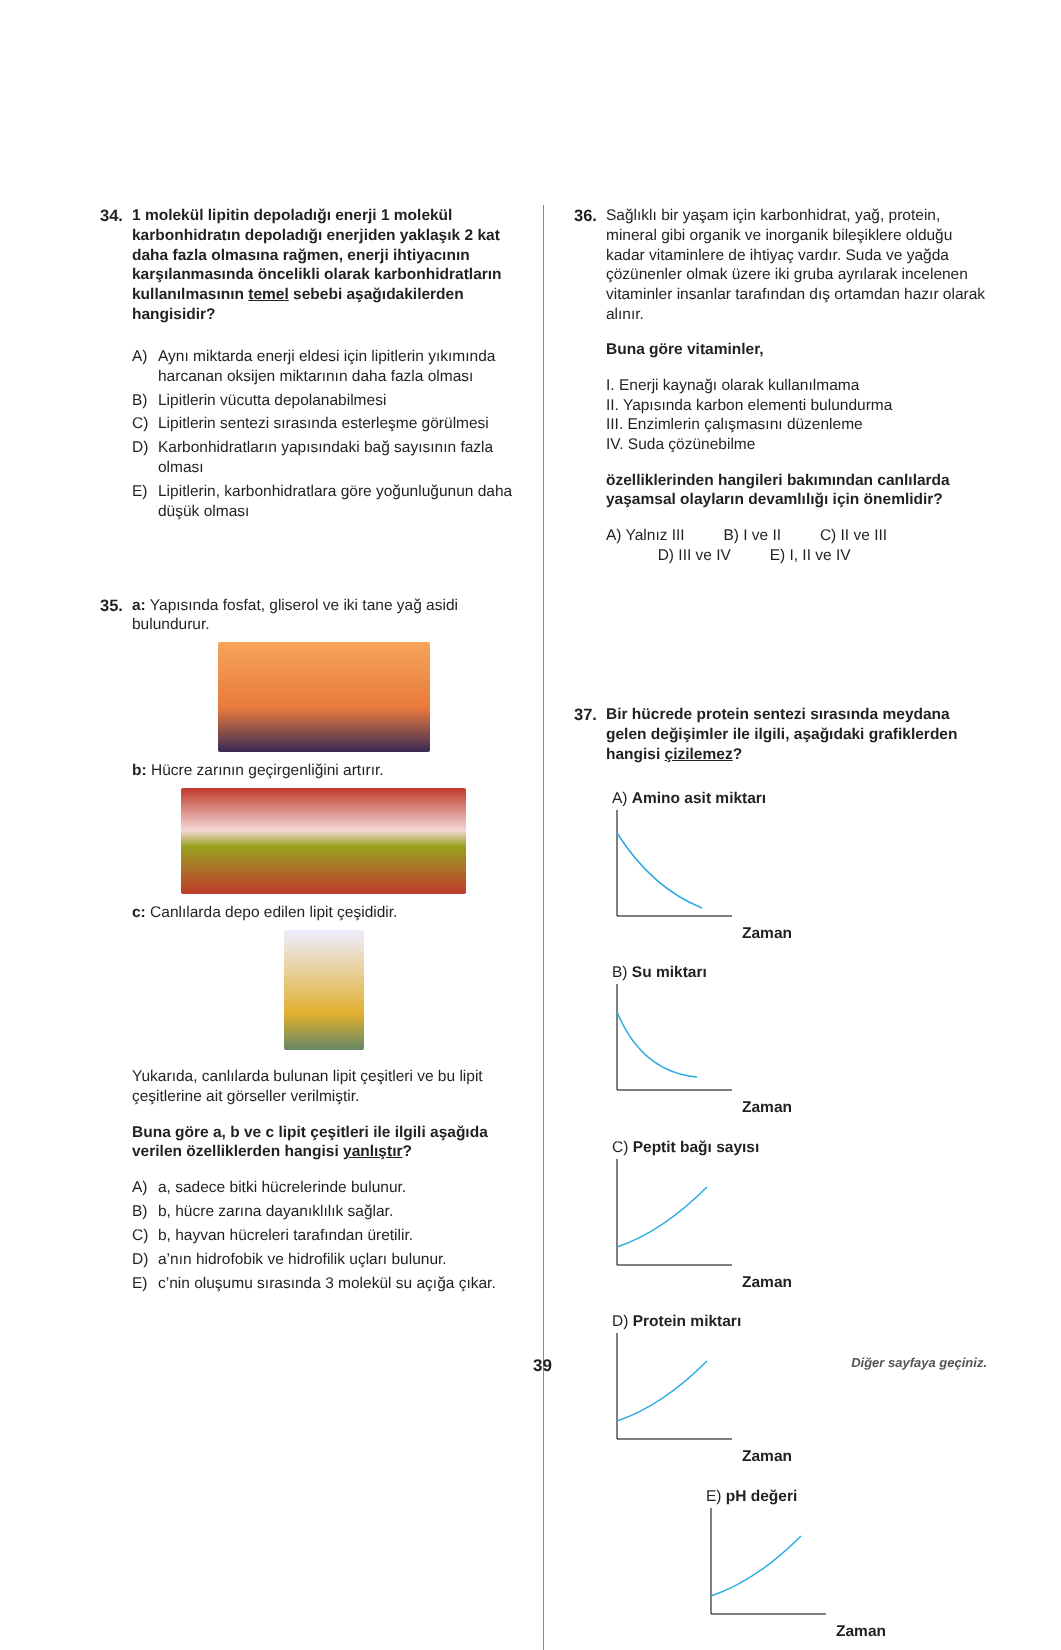34. 1 molekül lipitin depoladığı enerji 1 molekül karbonhidratın depoladığı enerjiden yaklaşık 2 kat daha fazla olmasına rağmen, enerji ihtiyacının karşılanmasında öncelikli olarak karbonhidratların kullanılmasının temel sebebi aşağıdakilerden hangisidir?
A) Aynı miktarda enerji eldesi için lipitlerin yıkımında harcanan oksijen miktarının daha fazla olması
B) Lipitlerin vücutta depolanabilmesi
C) Lipitlerin sentezi sırasında esterleşme görülmesi
D) Karbonhidratların yapısındaki bağ sayısının fazla olması
E) Lipitlerin, karbonhidratlara göre yoğunluğunun daha düşük olması
35. a: Yapısında fosfat, gliserol ve iki tane yağ asidi bulundurur.
b: Hücre zarının geçirgenliğini artırır.
c: Canlılarda depo edilen lipit çeşididir.
Yukarıda, canlılarda bulunan lipit çeşitleri ve bu lipit çeşitlerine ait görseller verilmiştir.
Buna göre a, b ve c lipit çeşitleri ile ilgili aşağıda verilen özelliklerden hangisi yanlıştır?
A) a, sadece bitki hücrelerinde bulunur.
B) b, hücre zarına dayanıklılık sağlar.
C) b, hayvan hücreleri tarafından üretilir.
D) a’nın hidrofobik ve hidrofilik uçları bulunur.
E) c’nin oluşumu sırasında 3 molekül su açığa çıkar.
36. Sağlıklı bir yaşam için karbonhidrat, yağ, protein, mineral gibi organik ve inorganik bileşiklere olduğu kadar vitaminlere de ihtiyaç vardır. Suda ve yağda çözünenler olmak üzere iki gruba ayrılarak incelenen vitaminler insanlar tarafından dış ortamdan hazır olarak alınır.
Buna göre vitaminler,
I. Enerji kaynağı olarak kullanılmama
II. Yapısında karbon elementi bulundurma
III. Enzimlerin çalışmasını düzenleme
IV. Suda çözünebilme
özelliklerinden hangileri bakımından canlılarda yaşamsal olayların devamlılığı için önemlidir?
A) Yalnız III B) I ve II C) II ve III
D) III ve IV E) I, II ve IV
37. Bir hücrede protein sentezi sırasında meydana gelen değişimler ile ilgili, aşağıdaki grafiklerden hangisi çizilemez?
A) Amino asit miktarı
Zaman
B) Su miktarı
Zaman
C) Peptit bağı sayısı
Zaman
D) Protein miktarı
Zaman
E) pH değeri
Zaman
39 Diğer sayfaya geçiniz.